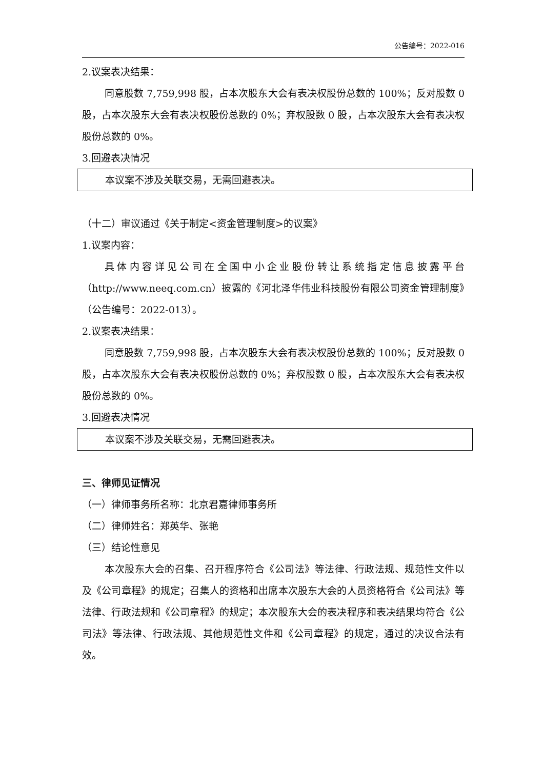公告编号：2022-016
2.议案表决结果：
同意股数 7,759,998 股，占本次股东大会有表决权股份总数的 100%；反对股数 0 股，占本次股东大会有表决权股份总数的 0%；弃权股数 0 股，占本次股东大会有表决权股份总数的 0%。
3.回避表决情况
本议案不涉及关联交易，无需回避表决。
（十二）审议通过《关于制定<资金管理制度>的议案》
1.议案内容：
具体内容详见公司在全国中小企业股份转让系统指定信息披露平台（http://www.neeq.com.cn）披露的《河北泽华伟业科技股份有限公司资金管理制度》（公告编号：2022-013）。
2.议案表决结果：
同意股数 7,759,998 股，占本次股东大会有表决权股份总数的 100%；反对股数 0 股，占本次股东大会有表决权股份总数的 0%；弃权股数 0 股，占本次股东大会有表决权股份总数的 0%。
3.回避表决情况
本议案不涉及关联交易，无需回避表决。
三、律师见证情况
（一）律师事务所名称：北京君嘉律师事务所
（二）律师姓名：郑英华、张艳
（三）结论性意见
本次股东大会的召集、召开程序符合《公司法》等法律、行政法规、规范性文件以及《公司章程》的规定；召集人的资格和出席本次股东大会的人员资格符合《公司法》等法律、行政法规和《公司章程》的规定；本次股东大会的表决程序和表决结果均符合《公司法》等法律、行政法规、其他规范性文件和《公司章程》的规定，通过的决议合法有效。